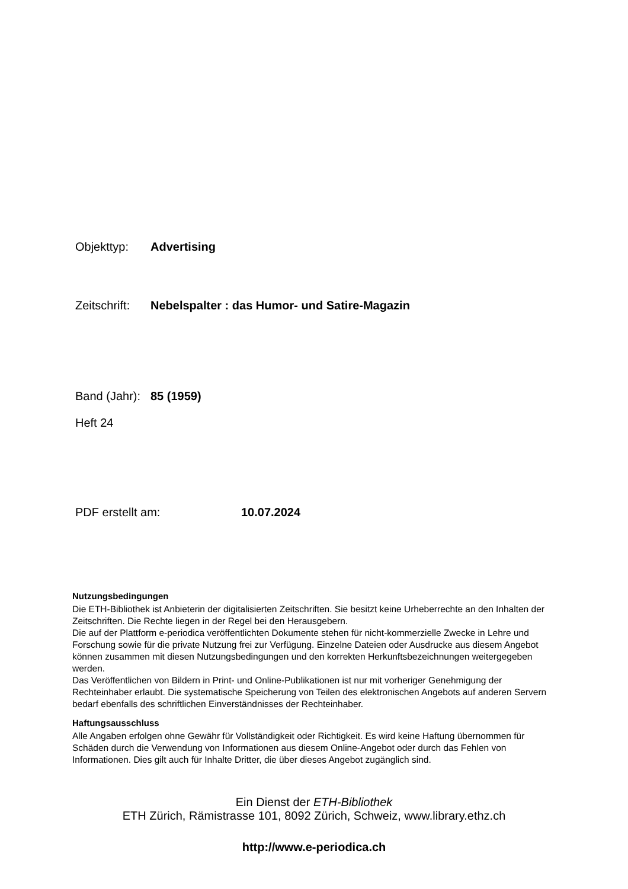Objekttyp: Advertising
Zeitschrift: Nebelspalter : das Humor- und Satire-Magazin
Band (Jahr): 85 (1959)
Heft 24
PDF erstellt am: 10.07.2024
Nutzungsbedingungen
Die ETH-Bibliothek ist Anbieterin der digitalisierten Zeitschriften. Sie besitzt keine Urheberrechte an den Inhalten der Zeitschriften. Die Rechte liegen in der Regel bei den Herausgebern.
Die auf der Plattform e-periodica veröffentlichten Dokumente stehen für nicht-kommerzielle Zwecke in Lehre und Forschung sowie für die private Nutzung frei zur Verfügung. Einzelne Dateien oder Ausdrucke aus diesem Angebot können zusammen mit diesen Nutzungsbedingungen und den korrekten Herkunftsbezeichnungen weitergegeben werden.
Das Veröffentlichen von Bildern in Print- und Online-Publikationen ist nur mit vorheriger Genehmigung der Rechteinhaber erlaubt. Die systematische Speicherung von Teilen des elektronischen Angebots auf anderen Servern bedarf ebenfalls des schriftlichen Einverständnisses der Rechteinhaber.
Haftungsausschluss
Alle Angaben erfolgen ohne Gewähr für Vollständigkeit oder Richtigkeit. Es wird keine Haftung übernommen für Schäden durch die Verwendung von Informationen aus diesem Online-Angebot oder durch das Fehlen von Informationen. Dies gilt auch für Inhalte Dritter, die über dieses Angebot zugänglich sind.
Ein Dienst der ETH-Bibliothek
ETH Zürich, Rämistrasse 101, 8092 Zürich, Schweiz, www.library.ethz.ch
http://www.e-periodica.ch